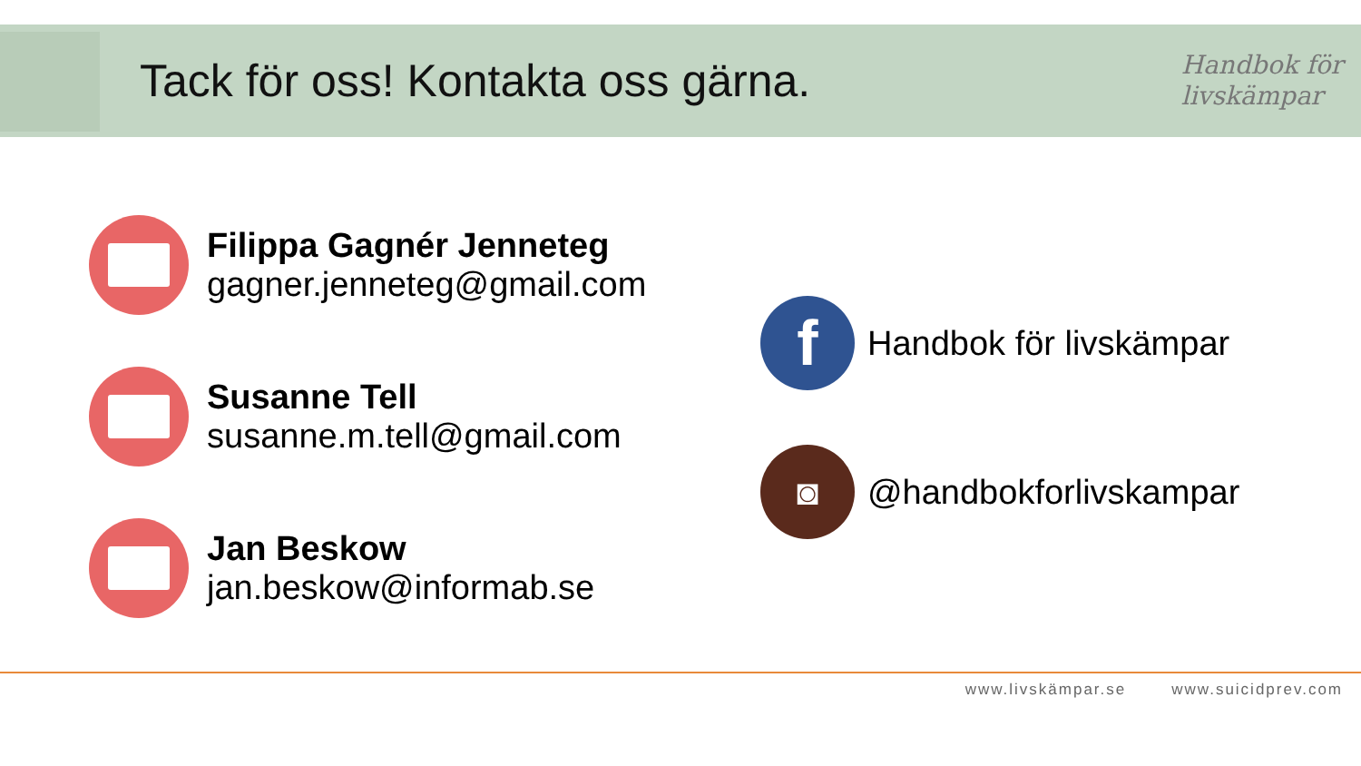Tack för oss! Kontakta oss gärna.
Handbok för
livskämpar
Filippa Gagnér Jenneteg
gagner.jenneteg@gmail.com
Susanne Tell
susanne.m.tell@gmail.com
Jan Beskow
jan.beskow@informab.se
f
Handbok för livskämpar
◙
@handbokforlivskampar
www.livskämpar.se www.suicidprev.com